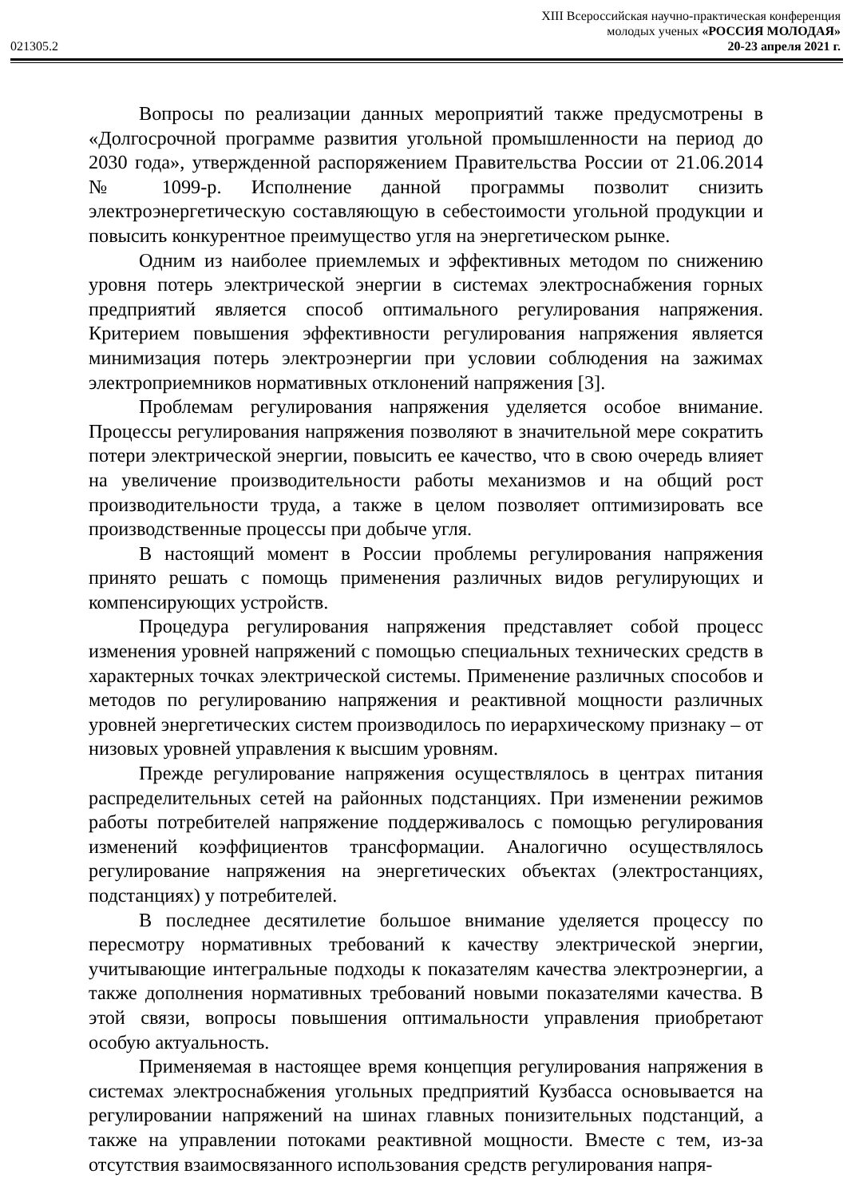XIII Всероссийская научно-практическая конференция
молодых ученых «РОССИЯ МОЛОДАЯ»
021305.2 20-23 апреля 2021 г.
Вопросы по реализации данных мероприятий также предусмотрены в «Долгосрочной программе развития угольной промышленности на период до 2030 года», утвержденной распоряжением Правительства России от 21.06.2014 № 1099-р. Исполнение данной программы позволит снизить электроэнергетическую составляющую в себестоимости угольной продукции и повысить конкурентное преимущество угля на энергетическом рынке.
Одним из наиболее приемлемых и эффективных методом по снижению уровня потерь электрической энергии в системах электроснабжения горных предприятий является способ оптимального регулирования напряжения. Критерием повышения эффективности регулирования напряжения является минимизация потерь электроэнергии при условии соблюдения на зажимах электроприемников нормативных отклонений напряжения [3].
Проблемам регулирования напряжения уделяется особое внимание. Процессы регулирования напряжения позволяют в значительной мере сократить потери электрической энергии, повысить ее качество, что в свою очередь влияет на увеличение производительности работы механизмов и на общий рост производительности труда, а также в целом позволяет оптимизировать все производственные процессы при добыче угля.
В настоящий момент в России проблемы регулирования напряжения принято решать с помощь применения различных видов регулирующих и компенсирующих устройств.
Процедура регулирования напряжения представляет собой процесс изменения уровней напряжений с помощью специальных технических средств в характерных точках электрической системы. Применение различных способов и методов по регулированию напряжения и реактивной мощности различных уровней энергетических систем производилось по иерархическому признаку – от низовых уровней управления к высшим уровням.
Прежде регулирование напряжения осуществлялось в центрах питания распределительных сетей на районных подстанциях. При изменении режимов работы потребителей напряжение поддерживалось с помощью регулирования изменений коэффициентов трансформации. Аналогично осуществлялось регулирование напряжения на энергетических объектах (электростанциях, подстанциях) у потребителей.
В последнее десятилетие большое внимание уделяется процессу по пересмотру нормативных требований к качеству электрической энергии, учитывающие интегральные подходы к показателям качества электроэнергии, а также дополнения нормативных требований новыми показателями качества. В этой связи, вопросы повышения оптимальности управления приобретают особую актуальность.
Применяемая в настоящее время концепция регулирования напряжения в системах электроснабжения угольных предприятий Кузбасса основывается на регулировании напряжений на шинах главных понизительных подстанций, а также на управлении потоками реактивной мощности. Вместе с тем, из-за отсутствия взаимосвязанного использования средств регулирования напря-